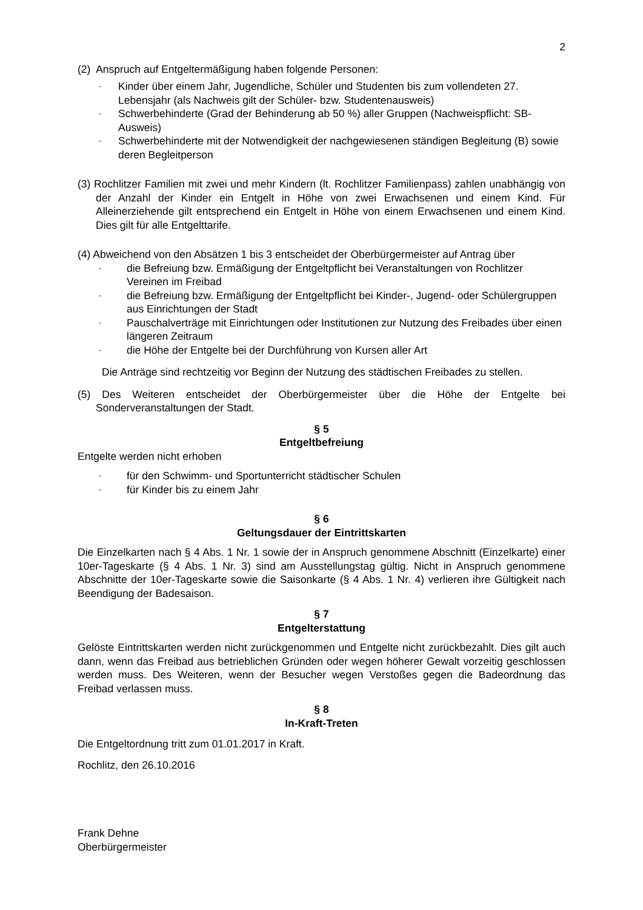2
(2) Anspruch auf Entgeltermäßigung haben folgende Personen:
- Kinder über einem Jahr, Jugendliche, Schüler und Studenten bis zum vollendeten 27. Lebensjahr (als Nachweis gilt der Schüler- bzw. Studentenausweis)
- Schwerbehinderte (Grad der Behinderung ab 50 %) aller Gruppen (Nachweispflicht: SB-Ausweis)
- Schwerbehinderte mit der Notwendigkeit der nachgewiesenen ständigen Begleitung (B) sowie deren Begleitperson
(3) Rochlitzer Familien mit zwei und mehr Kindern (lt. Rochlitzer Familienpass) zahlen unabhängig von der Anzahl der Kinder ein Entgelt in Höhe von zwei Erwachsenen und einem Kind. Für Alleinerziehende gilt entsprechend ein Entgelt in Höhe von einem Erwachsenen und einem Kind. Dies gilt für alle Entgelttarife.
(4) Abweichend von den Absätzen 1 bis 3 entscheidet der Oberbürgermeister auf Antrag über
- die Befreiung bzw. Ermäßigung der Entgeltpflicht bei Veranstaltungen von Rochlitzer Vereinen im Freibad
- die Befreiung bzw. Ermäßigung der Entgeltpflicht bei Kinder-, Jugend- oder Schülergruppen aus Einrichtungen der Stadt
- Pauschalverträge mit Einrichtungen oder Institutionen zur Nutzung des Freibades über einen längeren Zeitraum
- die Höhe der Entgelte bei der Durchführung von Kursen aller Art
Die Anträge sind rechtzeitig vor Beginn der Nutzung des städtischen Freibades zu stellen.
(5) Des Weiteren entscheidet der Oberbürgermeister über die Höhe der Entgelte bei Sonderveranstaltungen der Stadt.
§ 5
Entgeltbefreiung
Entgelte werden nicht erhoben
- für den Schwimm- und Sportunterricht städtischer Schulen
- für Kinder bis zu einem Jahr
§ 6
Geltungsdauer der Eintrittskarten
Die Einzelkarten nach § 4 Abs. 1 Nr. 1 sowie der in Anspruch genommene Abschnitt (Einzelkarte) einer 10er-Tageskarte (§ 4 Abs. 1 Nr. 3) sind am Ausstellungstag gültig. Nicht in Anspruch genommene Abschnitte der 10er-Tageskarte sowie die Saisonkarte (§ 4 Abs. 1 Nr. 4) verlieren ihre Gültigkeit nach Beendigung der Badesaison.
§ 7
Entgelterstattung
Gelöste Eintrittskarten werden nicht zurückgenommen und Entgelte nicht zurückbezahlt. Dies gilt auch dann, wenn das Freibad aus betrieblichen Gründen oder wegen höherer Gewalt vorzeitig geschlossen werden muss. Des Weiteren, wenn der Besucher wegen Verstoßes gegen die Badeordnung das Freibad verlassen muss.
§ 8
In-Kraft-Treten
Die Entgeltordnung tritt zum 01.01.2017 in Kraft.
Rochlitz, den 26.10.2016
Frank Dehne
Oberbürgermeister